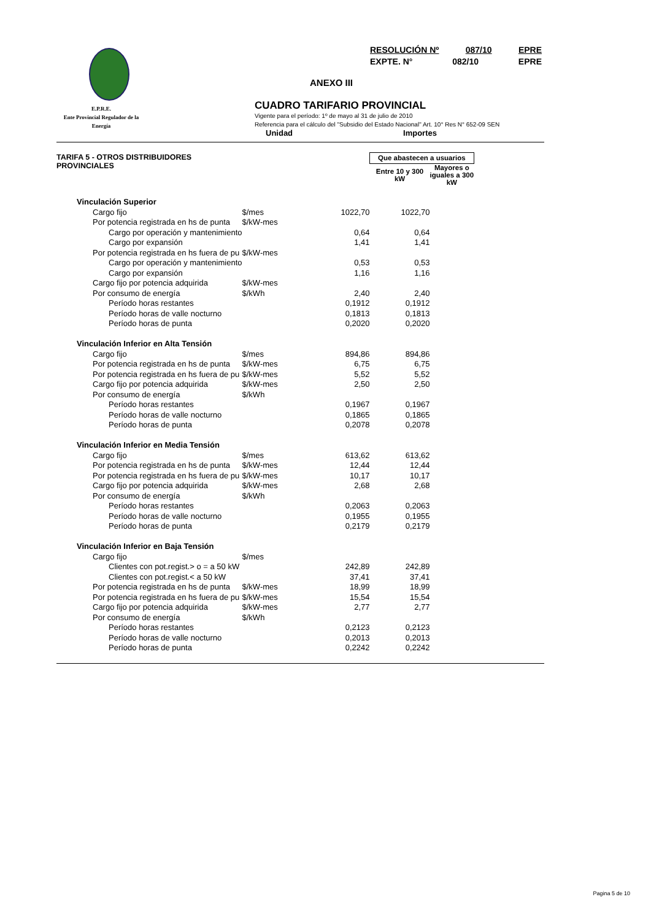RESOLUCIÓN Nº 087/10 EPRE
EXPTE. N° 082/10 EPRE
ANEXO III
E.P.R.E.
Ente Provincial Regulador de la Energía
CUADRO TARIFARIO PROVINCIAL
Vigente para el período: 1º de mayo al 31 de julio de 2010
Referencia para el cálculo del "Subsidio del Estado Nacional" Art. 10° Res N° 652-09 SEN
Unidad Importes
| TARIFA 5 - OTROS DISTRIBUIDORES PROVINCIALES | | | Que abastecen a usuarios | |
| | | | Entre 10 y 300 kW | Mayores o iguales a 300 kW |
| Vinculación Superior | | | | |
| Cargo fijo | $/mes | 1022,70 | 1022,70 | |
| Por potencia registrada en hs de punta | $/kW-mes | | | |
| Cargo por operación y mantenimiento | | 0,64 | 0,64 | |
| Cargo por expansión | | 1,41 | 1,41 | |
| Por potencia registrada en hs fuera de pu | $/kW-mes | | | |
| Cargo por operación y mantenimiento | | 0,53 | 0,53 | |
| Cargo por expansión | | 1,16 | 1,16 | |
| Cargo fijo por potencia adquirida | $/kW-mes | | | |
| Por consumo de energía | $/kWh | 2,40 | 2,40 | |
| Período horas restantes | | 0,1912 | 0,1912 | |
| Período horas de valle nocturno | | 0,1813 | 0,1813 | |
| Período horas de punta | | 0,2020 | 0,2020 | |
| Vinculación Inferior en Alta Tensión | | | | |
| Cargo fijo | $/mes | 894,86 | 894,86 | |
| Por potencia registrada en hs de punta | $/kW-mes | 6,75 | 6,75 | |
| Por potencia registrada en hs fuera de pu | $/kW-mes | 5,52 | 5,52 | |
| Cargo fijo por potencia adquirida | $/kW-mes | 2,50 | 2,50 | |
| Por consumo de energía | $/kWh | | | |
| Período horas restantes | | 0,1967 | 0,1967 | |
| Período horas de valle nocturno | | 0,1865 | 0,1865 | |
| Período horas de punta | | 0,2078 | 0,2078 | |
| Vinculación Inferior en Media Tensión | | | | |
| Cargo fijo | $/mes | 613,62 | 613,62 | |
| Por potencia registrada en hs de punta | $/kW-mes | 12,44 | 12,44 | |
| Por potencia registrada en hs fuera de pu | $/kW-mes | 10,17 | 10,17 | |
| Cargo fijo por potencia adquirida | $/kW-mes | 2,68 | 2,68 | |
| Por consumo de energía | $/kWh | | | |
| Período horas restantes | | 0,2063 | 0,2063 | |
| Período horas de valle nocturno | | 0,1955 | 0,1955 | |
| Período horas de punta | | 0,2179 | 0,2179 | |
| Vinculación Inferior en Baja Tensión | | | | |
| Cargo fijo | $/mes | | | |
| Clientes con pot.regist.> o = a 50 kW | | 242,89 | 242,89 | |
| Clientes con pot.regist.< a 50 kW | | 37,41 | 37,41 | |
| Por potencia registrada en hs de punta | $/kW-mes | 18,99 | 18,99 | |
| Por potencia registrada en hs fuera de pu | $/kW-mes | 15,54 | 15,54 | |
| Cargo fijo por potencia adquirida | $/kW-mes | 2,77 | 2,77 | |
| Por consumo de energía | $/kWh | | | |
| Período horas restantes | | 0,2123 | 0,2123 | |
| Período horas de valle nocturno | | 0,2013 | 0,2013 | |
| Período horas de punta | | 0,2242 | 0,2242 | |
Pagina 5 de 10